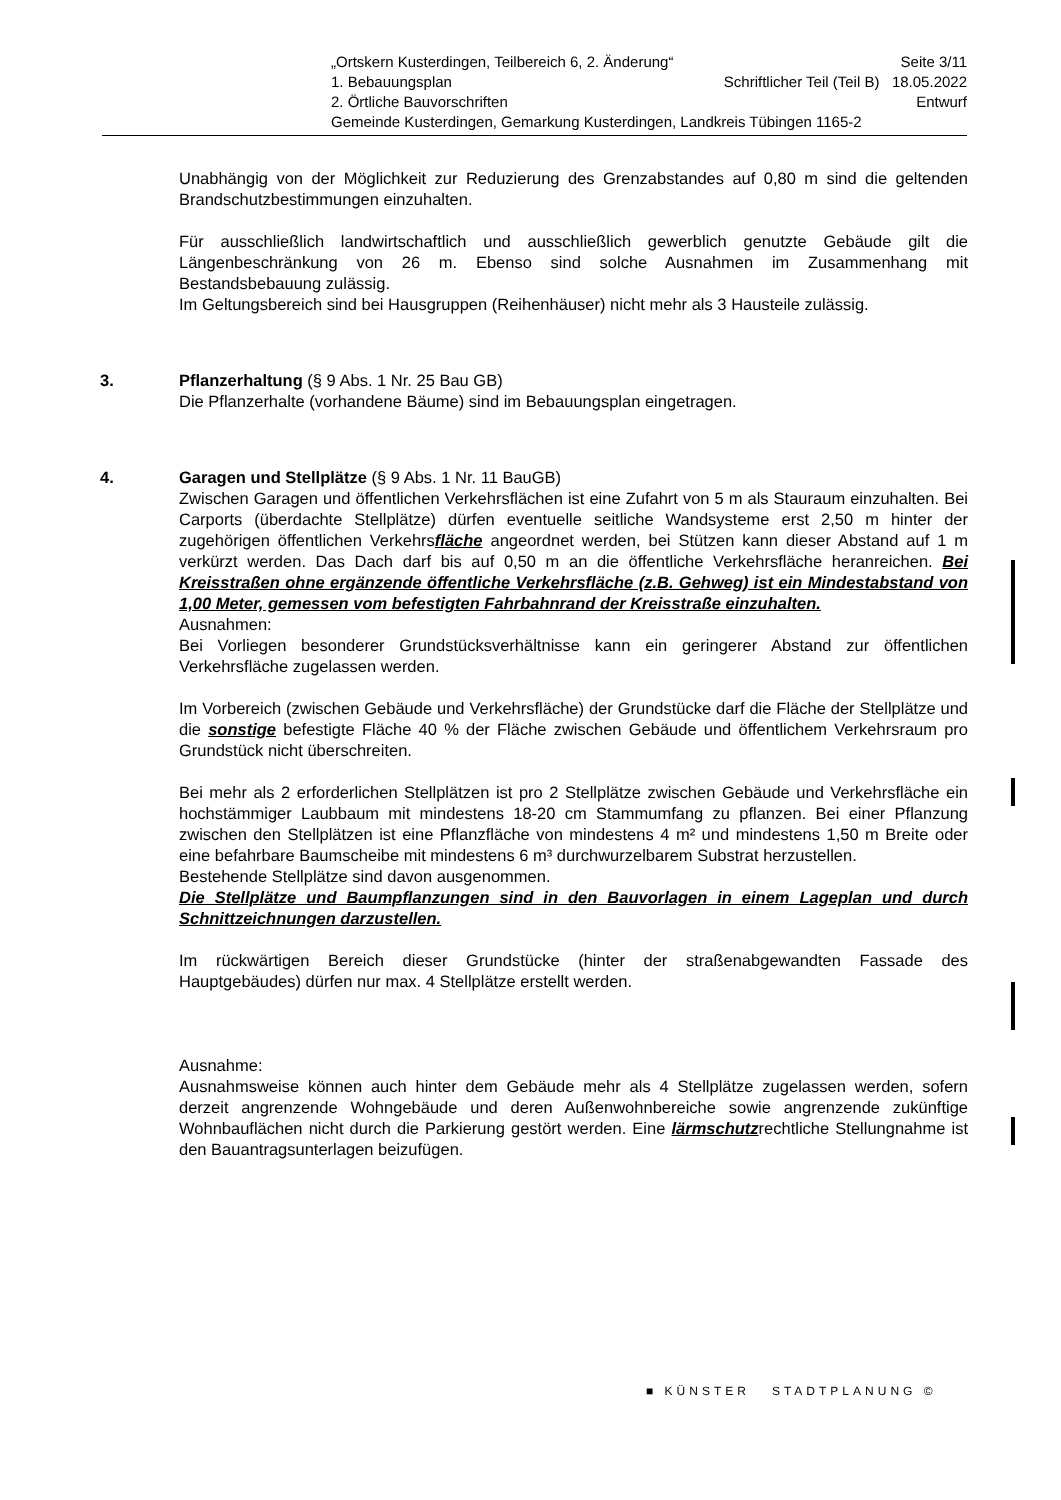„Ortskern Kusterdingen, Teilbereich 6, 2. Änderung“Seite 3/11
1. Bebauungsplan Schriftlicher Teil (Teil B) 18.05.2022
2. Örtliche Bauvorschriften Entwurf
Gemeinde Kusterdingen, Gemarkung Kusterdingen, Landkreis Tübingen 1165-2
Unabhängig von der Möglichkeit zur Reduzierung des Grenzabstandes auf 0,80 m sind die geltenden Brandschutzbestimmungen einzuhalten.
Für ausschließlich landwirtschaftlich und ausschließlich gewerblich genutzte Gebäude gilt die Längenbeschränkung von 26 m. Ebenso sind solche Ausnahmen im Zusammenhang mit Bestandsbebauung zulässig.
Im Geltungsbereich sind bei Hausgruppen (Reihenhäuser) nicht mehr als 3 Hausteile zulässig.
3. Pflanzerhaltung (§ 9 Abs. 1 Nr. 25 Bau GB)
Die Pflanzerhalte (vorhandene Bäume) sind im Bebauungsplan eingetragen.
4. Garagen und Stellplätze (§ 9 Abs. 1 Nr. 11 BauGB)
Zwischen Garagen und öffentlichen Verkehrsflächen ist eine Zufahrt von 5 m als Stauraum einzuhalten. Bei Carports (überdachte Stellplätze) dürfen eventuelle seitliche Wandsysteme erst 2,50 m hinter der zugehörigen öffentlichen Verkehrsfläche angeordnet werden, bei Stützen kann dieser Abstand auf 1 m verkürzt werden. Das Dach darf bis auf 0,50 m an die öffentliche Verkehrsfläche heranreichen. Bei Kreisstraßen ohne ergänzende öffentliche Verkehrsfläche (z.B. Gehweg) ist ein Mindestabstand von 1,00 Meter, gemessen vom befestigten Fahrbahnrand der Kreisstraße einzuhalten.
Ausnahmen:
Bei Vorliegen besonderer Grundstücksverhältnisse kann ein geringerer Abstand zur öffentlichen Verkehrsfläche zugelassen werden.
Im Vorbereich (zwischen Gebäude und Verkehrsfläche) der Grundstücke darf die Fläche der Stellplätze und die sonstige befestigte Fläche 40 % der Fläche zwischen Gebäude und öffentlichem Verkehrsraum pro Grundstück nicht überschreiten.
Bei mehr als 2 erforderlichen Stellplätzen ist pro 2 Stellplätze zwischen Gebäude und Verkehrsfläche ein hochstämmiger Laubbaum mit mindestens 18-20 cm Stammumfang zu pflanzen. Bei einer Pflanzung zwischen den Stellplätzen ist eine Pflanzfläche von mindestens 4 m² und mindestens 1,50 m Breite oder eine befahrbare Baumscheibe mit mindestens 6 m³ durchwurzelbarem Substrat herzustellen.
Bestehende Stellplätze sind davon ausgenommen.
Die Stellplätze und Baumpflanzungen sind in den Bauvorlagen in einem Lageplan und durch Schnittzeichnungen darzustellen.
Im rückwärtigen Bereich dieser Grundstücke (hinter der straßenabgewandten Fassade des Hauptgebäudes) dürfen nur max. 4 Stellplätze erstellt werden.
Ausnahme:
Ausnahmsweise können auch hinter dem Gebäude mehr als 4 Stellplätze zugelassen werden, sofern derzeit angrenzende Wohngebäude und deren Außenwohnbereiche sowie angrenzende zukünftige Wohnbauflächen nicht durch die Parkierung gestört werden. Eine lärmschutzrechtliche Stellungnahme ist den Bauantragsunterlagen beizufügen.
■ KÜNSTER STADTPLANUNG ©